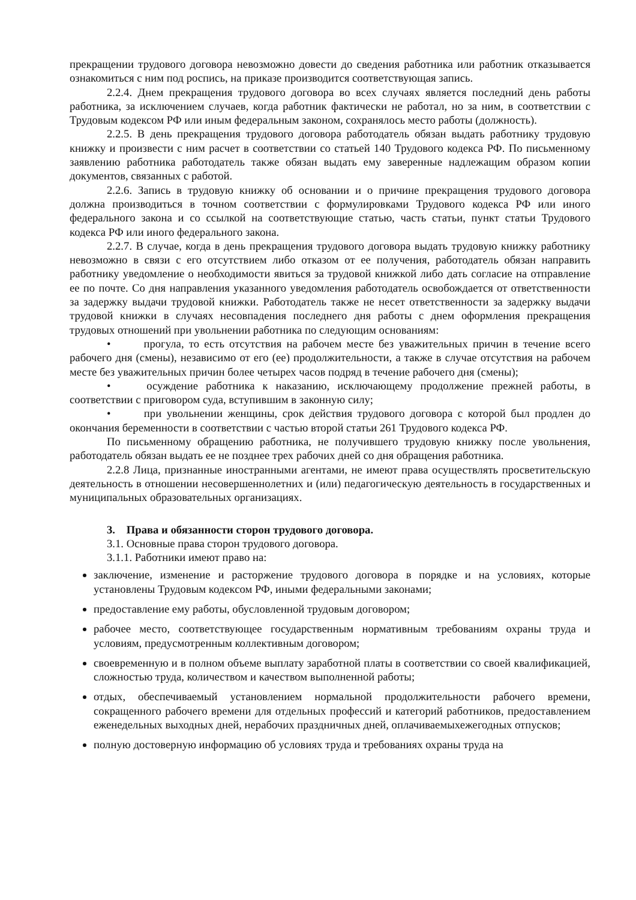прекращении трудового договора невозможно довести до сведения работника или работник отказывается ознакомиться с ним под роспись, на приказе производится соответствующая запись.
2.2.4. Днем прекращения трудового договора во всех случаях является последний день работы работника, за исключением случаев, когда работник фактически не работал, но за ним, в соответствии с Трудовым кодексом РФ или иным федеральным законом, сохранялось место работы (должность).
2.2.5. В день прекращения трудового договора работодатель обязан выдать работнику трудовую книжку и произвести с ним расчет в соответствии со статьей 140 Трудового кодекса РФ. По письменному заявлению работника работодатель также обязан выдать ему заверенные надлежащим образом копии документов, связанных с работой.
2.2.6. Запись в трудовую книжку об основании и о причине прекращения трудового договора должна производиться в точном соответствии с формулировками Трудового кодекса РФ или иного федерального закона и со ссылкой на соответствующие статью, часть статьи, пункт статьи Трудового кодекса РФ или иного федерального закона.
2.2.7. В случае, когда в день прекращения трудового договора выдать трудовую книжку работнику невозможно в связи с его отсутствием либо отказом от ее получения, работодатель обязан направить работнику уведомление о необходимости явиться за трудовой книжкой либо дать согласие на отправление ее по почте. Со дня направления указанного уведомления работодатель освобождается от ответственности за задержку выдачи трудовой книжки. Работодатель также не несет ответственности за задержку выдачи трудовой книжки в случаях несовпадения последнего дня работы с днем оформления прекращения трудовых отношений при увольнении работника по следующим основаниям:
•    прогула, то есть отсутствия на рабочем месте без уважительных причин в течение всего рабочего дня (смены), независимо от его (ее) продолжительности, а также в случае отсутствия на рабочем месте без уважительных причин более четырех часов подряд в течение рабочего дня (смены);
•    осуждение работника к наказанию, исключающему продолжение прежней работы, в соответствии с приговором суда, вступившим в законную силу;
•    при увольнении женщины, срок действия трудового договора с которой был продлен до окончания беременности в соответствии с частью второй статьи 261 Трудового кодекса РФ.
По письменному обращению работника, не получившего трудовую книжку после увольнения, работодатель обязан выдать ее не позднее трех рабочих дней со дня обращения работника.
2.2.8 Лица, признанные иностранными агентами, не имеют права осуществлять просветительскую деятельность в отношении несовершеннолетних и (или) педагогическую деятельность в государственных и муниципальных образовательных организациях.
3.  Права и обязанности сторон трудового договора.
3.1. Основные права сторон трудового договора.
3.1.1. Работники имеют право на:
заключение, изменение и расторжение трудового договора в порядке и на условиях, которые установлены Трудовым кодексом РФ, иными федеральными законами;
предоставление ему работы, обусловленной трудовым договором;
рабочее место, соответствующее государственным нормативным требованиям охраны труда и условиям, предусмотренным коллективным договором;
своевременную и в полном объеме выплату заработной платы в соответствии со своей квалификацией, сложностью труда, количеством и качеством выполненной работы;
отдых, обеспечиваемый установлением нормальной продолжительности рабочего времени, сокращенного рабочего времени для отдельных профессий и категорий работников, предоставлением еженедельных выходных дней, нерабочих праздничных дней, оплачиваемыхежегодных отпусков;
полную достоверную информацию об условиях труда и требованиях охраны труда на